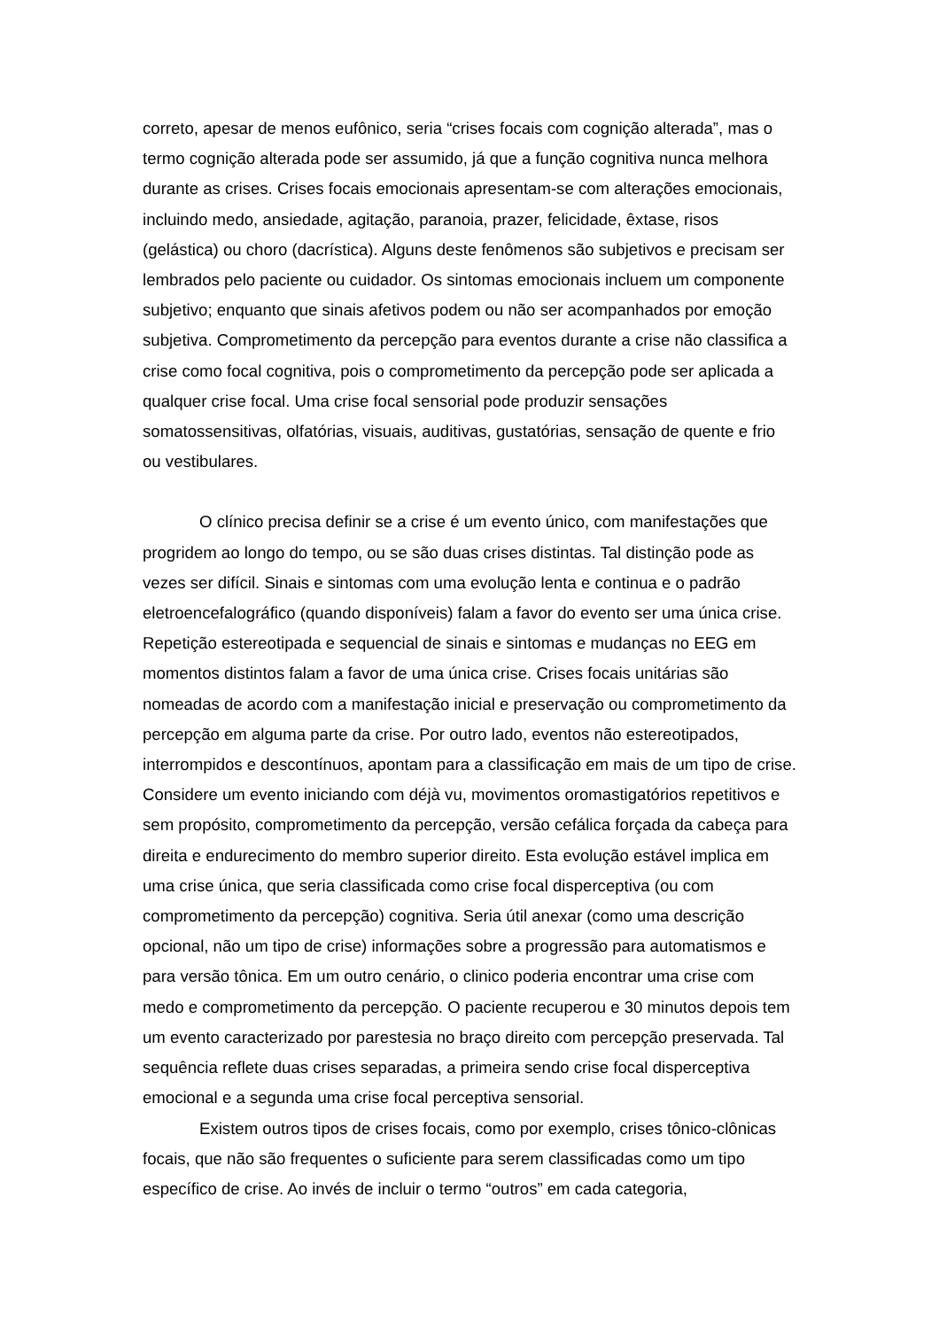correto, apesar de menos eufônico, seria “crises focais com cognição alterada”, mas o termo cognição alterada pode ser assumido, já que a função cognitiva nunca melhora durante as crises. Crises focais emocionais apresentam-se com alterações emocionais, incluindo medo, ansiedade, agitação, paranoia, prazer, felicidade, êxtase, risos (gelástica) ou choro (dacrística). Alguns deste fenômenos são subjetivos e precisam ser lembrados pelo paciente ou cuidador. Os sintomas emocionais incluem um componente subjetivo; enquanto que sinais afetivos podem ou não ser acompanhados por emoção subjetiva. Comprometimento da percepção para eventos durante a crise não classifica a crise como focal cognitiva, pois o comprometimento da percepção pode ser aplicada a qualquer crise focal. Uma crise focal sensorial pode produzir sensações somatossensitivas, olfatórias, visuais, auditivas, gustatórias, sensação de quente e frio ou vestibulares.
O clínico precisa definir se a crise é um evento único, com manifestações que progridem ao longo do tempo, ou se são duas crises distintas. Tal distinção pode as vezes ser difícil. Sinais e sintomas com uma evolução lenta e continua e o padrão eletroencefalográfico (quando disponíveis) falam a favor do evento ser uma única crise. Repetição estereotipada e sequencial de sinais e sintomas e mudanças no EEG em momentos distintos falam a favor de uma única crise. Crises focais unitárias são nomeadas de acordo com a manifestação inicial e preservação ou comprometimento da percepção em alguma parte da crise. Por outro lado, eventos não estereotipados, interrompidos e descontínuos, apontam para a classificação em mais de um tipo de crise. Considere um evento iniciando com déjà vu, movimentos oromastigatórios repetitivos e sem propósito, comprometimento da percepção, versão cefálica forçada da cabeça para direita e endurecimento do membro superior direito. Esta evolução estável implica em uma crise única, que seria classificada como crise focal disperceptiva (ou com comprometimento da percepção) cognitiva. Seria útil anexar (como uma descrição opcional, não um tipo de crise) informações sobre a progressão para automatismos e para versão tônica. Em um outro cenário, o clinico poderia encontrar uma crise com medo e comprometimento da percepção. O paciente recuperou e 30 minutos depois tem um evento caracterizado por parestesia no braço direito com percepção preservada. Tal sequência reflete duas crises separadas, a primeira sendo crise focal disperceptiva emocional e a segunda uma crise focal perceptiva sensorial.
Existem outros tipos de crises focais, como por exemplo, crises tônico-clônicas focais, que não são frequentes o suficiente para serem classificadas como um tipo específico de crise. Ao invés de incluir o termo “outros” em cada categoria,